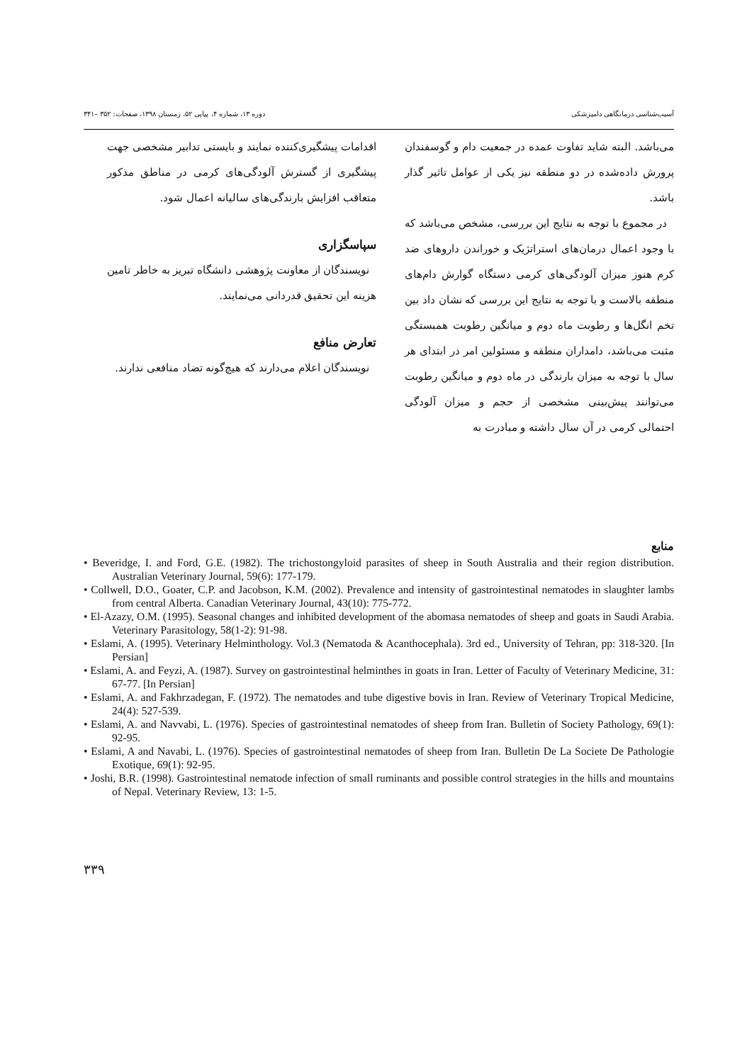آسیب‌شناسی درمانگاهی دامپزشکی دوره ۱۳، شماره ۴، پیاپی ۵۲، زمستان ۱۳۹۸، صفحات: ۳۵۲ –۳۴۱
می‌باشد. البته شاید تفاوت عمده در جمعیت دام و گوسفندان پرورش داده‌شده در دو منطقه نیز یکی از عوامل تاثیر گذار باشد.
در مجموع با توجه به نتایج این بررسی، مشخص می‌باشد که با وجود اعمال درمان‌های استراتژیک و خوراندن داروهای ضد کرم هنوز میزان آلودگی‌های کرمی دستگاه گوارش دام‌های منطقه بالاست و با توجه به نتایج این بررسی که نشان داد بین تخم انگل‌ها و رطوبت ماه دوم و میانگین رطوبت همبستگی مثبت می‌باشد، دامداران منطقه و مسئولین امر در ابتدای هر سال با توجه به میزان بارندگی در ماه دوم و میانگین رطوبت می‌توانند پیش‌بینی مشخصی از حجم و میزان آلودگی احتمالی کرمی در آن سال داشته و مبادرت به
اقدامات پیشگیری‌کننده نمایند و بایستی تدابیر مشخصی جهت پیشگیری از گسترش آلودگی‌های کرمی در مناطق مذکور متعاقب افزایش بارندگی‌های سالیانه اعمال شود.
سپاسگزاری
نویسندگان از معاونت پژوهشی دانشگاه تبریز به خاطر تامین هزینه این تحقیق قدردانی می‌نمایند.
تعارض منافع
نویسندگان اعلام می‌دارند که هیچ‌گونه تضاد منافعی ندارند.
منابع
• Beveridge, I. and Ford, G.E. (1982). The trichostongyloid parasites of sheep in South Australia and their region distribution. Australian Veterinary Journal, 59(6): 177-179.
• Collwell, D.O., Goater, C.P. and Jacobson, K.M. (2002). Prevalence and intensity of gastrointestinal nematodes in slaughter lambs from central Alberta. Canadian Veterinary Journal, 43(10): 775-772.
• El-Azazy, O.M. (1995). Seasonal changes and inhibited development of the abomasa nematodes of sheep and goats in Saudi Arabia. Veterinary Parasitology, 58(1-2): 91-98.
• Eslami, A. (1995). Veterinary Helminthology. Vol.3 (Nematoda & Acanthocephala). 3rd ed., University of Tehran, pp: 318-320. [In Persian]
• Eslami, A. and Feyzi, A. (1987). Survey on gastrointestinal helminthes in goats in Iran. Letter of Faculty of Veterinary Medicine, 31: 67-77. [In Persian]
• Eslami, A. and Fakhrzadegan, F. (1972). The nematodes and tube digestive bovis in Iran. Review of Veterinary Tropical Medicine, 24(4): 527-539.
• Eslami, A. and Navvabi, L. (1976). Species of gastrointestinal nematodes of sheep from Iran. Bulletin of Society Pathology, 69(1): 92-95.
• Eslami, A and Navabi, L. (1976). Species of gastrointestinal nematodes of sheep from Iran. Bulletin De La Societe De Pathologie Exotique, 69(1): 92-95.
• Joshi, B.R. (1998). Gastrointestinal nematode infection of small ruminants and possible control strategies in the hills and mountains of Nepal. Veterinary Review, 13: 1-5.
۳۳۹